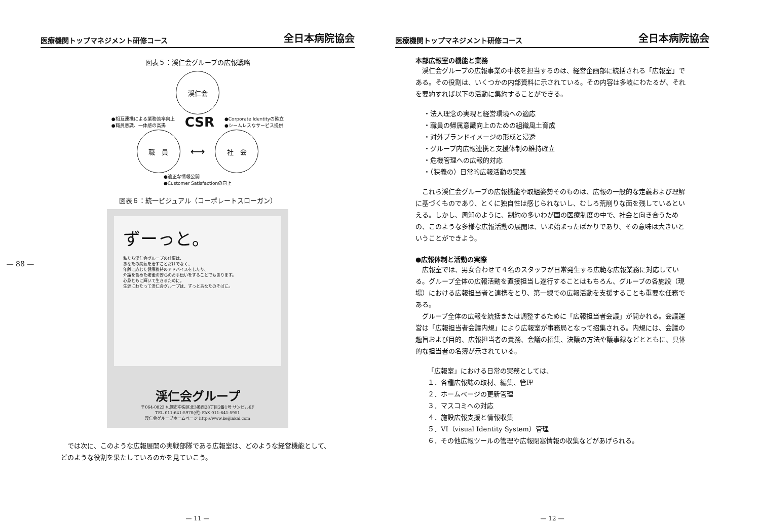— 88 —
医療機関トップマネジメント研修コース 全日本病院協会
図表５：渓仁会グループの広報戦略
渓仁会
●相互連携による業務効率向上
●職員意識、一体感の高揚
CSR
●Corporate Identityの確立
●シームレスなサービス提供
職　員
⟷
社　会
●適正な情報公開
●Customer Satisfactionの向上
図表６：統一ビジュアル（コーポレートスローガン）
ずーっと。
私たち渓仁会グループの仕事は、
あなたの病気を治すことだけでなく、
年齢に応じた健康維持のアドバイスをしたり、
介護を含めた老後の安心のお手伝いをすることでもあります。
心身ともに輝いて生きるために。
生涯にわたって渓仁会グループは、ずっとあなたのそばに。
渓仁会グループ
〒064-0823 札幌市中央区北3条西28丁目2番1号 サンビル6F
TEL 011-641-5970(代) FAX 011-641-5951
渓仁会グループホームページ http://www.keijinkai.com
では次に、このような広報展開の実戦部隊である広報室は、どのような経営機能として、どのような役割を果たしているのかを見ていこう。
— 11 —
医療機関トップマネジメント研修コース 全日本病院協会
本部広報室の機能と業務
渓仁会グループの広報事業の中核を担当するのは、経営企画部に統括される「広報室」である。その役割は、いくつかの内部資料に示されている。その内容は多岐にわたるが、それを要約すれば以下の活動に集約することができる。
・法人理念の実現と経営環境への適応
・職員の帰属意識向上のための組織風土育成
・対外ブランドイメージの形成と浸透
・グループ内広報連携と支援体制の維持確立
・危機管理への広報的対応
・（狭義の）日常的広報活動の実践
これら渓仁会グループの広報機能や取組姿勢そのものは、広報の一般的な定義および理解に基づくものであり、とくに独自性は感じられないし、むしろ荒削りな面を残しているといえる。しかし、周知のように、制約の多いわが国の医療制度の中で、社会と向き合うための、このような多様な広報活動の展開は、いま始まったばかりであり、その意味は大きいということができよう。
●広報体制と活動の実際
広報室では、男女合わせて４名のスタッフが日常発生する広範な広報業務に対応している。グループ全体の広報活動を直接担当し遂行することはもちろん、グループの各施設（現場）における広報担当者と連携をとり、第一線での広報活動を支援することも重要な任務である。
グループ全体の広報を統括または調整するために「広報担当者会議」が開かれる。会議運営は「広報担当者会議内規」により広報室が事務局となって招集される。内規には、会議の趣旨および目的、広報担当者の責務、会議の招集、決議の方法や議事録などとともに、具体的な担当者の名簿が示されている。
「広報室」における日常の実務としては、
１．各種広報誌の取材、編集、管理
２．ホームページの更新管理
３．マスコミへの対応
４．施設広報支援と情報収集
５．VI（visual Identity System）管理
６．その他広報ツールの管理や広報閉塞情報の収集などがあげられる。
— 12 —